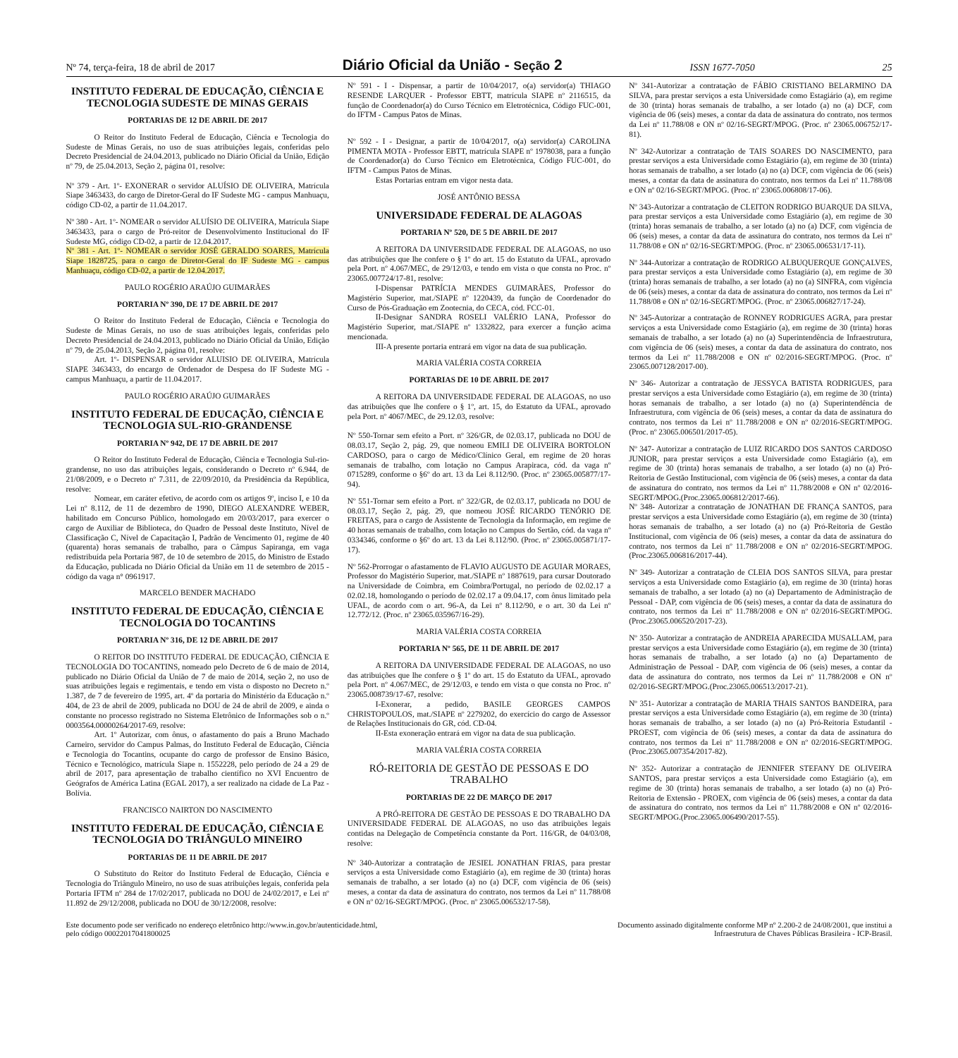Nº 74, terça-feira, 18 de abril de 2017 Diário Oficial da União - Seção 2 ISSN 1677-7050 25
INSTITUTO FEDERAL DE EDUCAÇÃO, CIÊNCIA E TECNOLOGIA SUDESTE DE MINAS GERAIS
PORTARIAS DE 12 DE ABRIL DE 2017
O Reitor do Instituto Federal de Educação, Ciência e Tecnologia do Sudeste de Minas Gerais, no uso de suas atribuições legais, conferidas pelo Decreto Presidencial de 24.04.2013, publicado no Diário Oficial da União, Edição nº 79, de 25.04.2013, Seção 2, página 01, resolve:
Nº 379 - Art. 1º- EXONERAR o servidor ALUÍSIO DE OLIVEIRA, Matrícula Siape 3463433, do cargo de Diretor-Geral do IF Sudeste MG - campus Manhuaçu, código CD-02, a partir de 11.04.2017.
Nº 380 - Art. 1º- NOMEAR o servidor ALUÍSIO DE OLIVEIRA, Matrícula Siape 3463433, para o cargo de Pró-reitor de Desenvolvimento Institucional do IF Sudeste MG, código CD-02, a partir de 12.04.2017.
Nº 381 - Art. 1º- NOMEAR o servidor JOSÉ GERALDO SOARES, Matrícula Siape 1828725, para o cargo de Diretor-Geral do IF Sudeste MG - campus Manhuaçu, código CD-02, a partir de 12.04.2017.
PAULO ROGÉRIO ARAÚJO GUIMARÃES
PORTARIA Nº 390, DE 17 DE ABRIL DE 2017
O Reitor do Instituto Federal de Educação, Ciência e Tecnologia do Sudeste de Minas Gerais, no uso de suas atribuições legais, conferidas pelo Decreto Presidencial de 24.04.2013, publicado no Diário Oficial da União, Edição nº 79, de 25.04.2013, Seção 2, página 01, resolve:
Art. 1º- DISPENSAR o servidor ALUISIO DE OLIVEIRA, Matrícula SIAPE 3463433, do encargo de Ordenador de Despesa do IF Sudeste MG - campus Manhuaçu, a partir de 11.04.2017.
PAULO ROGÉRIO ARAÚJO GUIMARÃES
INSTITUTO FEDERAL DE EDUCAÇÃO, CIÊNCIA E TECNOLOGIA SUL-RIO-GRANDENSE
PORTARIA Nº 942, DE 17 DE ABRIL DE 2017
O Reitor do Instituto Federal de Educação, Ciência e Tecnologia Sul-rio-grandense, no uso das atribuições legais, considerando o Decreto nº 6.944, de 21/08/2009, e o Decreto nº 7.311, de 22/09/2010, da Presidência da República, resolve:
Nomear, em caráter efetivo, de acordo com os artigos 9º, inciso I, e 10 da Lei nº 8.112, de 11 de dezembro de 1990, DIEGO ALEXANDRE WEBER, habilitado em Concurso Público, homologado em 20/03/2017, para exercer o cargo de Auxiliar de Biblioteca, do Quadro de Pessoal deste Instituto, Nível de Classificação C, Nível de Capacitação I, Padrão de Vencimento 01, regime de 40 (quarenta) horas semanais de trabalho, para o Câmpus Sapiranga, em vaga redistribuída pela Portaria 987, de 10 de setembro de 2015, do Ministro de Estado da Educação, publicada no Diário Oficial da União em 11 de setembro de 2015 - código da vaga n° 0961917.
MARCELO BENDER MACHADO
INSTITUTO FEDERAL DE EDUCAÇÃO, CIÊNCIA E TECNOLOGIA DO TOCANTINS
PORTARIA Nº 316, DE 12 DE ABRIL DE 2017
O REITOR DO INSTITUTO FEDERAL DE EDUCAÇÃO, CIÊNCIA E TECNOLOGIA DO TOCANTINS, nomeado pelo Decreto de 6 de maio de 2014, publicado no Diário Oficial da União de 7 de maio de 2014, seção 2, no uso de suas atribuições legais e regimentais, e tendo em vista o disposto no Decreto n.º 1.387, de 7 de fevereiro de 1995, art. 4º da portaria do Ministério da Educação n.º 404, de 23 de abril de 2009, publicada no DOU de 24 de abril de 2009, e ainda o constante no processo registrado no Sistema Eletrônico de Informações sob o n.º 0003564.00000264/2017-69, resolve:
Art. 1º Autorizar, com ônus, o afastamento do país a Bruno Machado Carneiro, servidor do Campus Palmas, do Instituto Federal de Educação, Ciência e Tecnologia do Tocantins, ocupante do cargo de professor de Ensino Básico, Técnico e Tecnológico, matrícula Siape n. 1552228, pelo período de 24 a 29 de abril de 2017, para apresentação de trabalho científico no XVI Encuentro de Geógrafos de América Latina (EGAL 2017), a ser realizado na cidade de La Paz - Bolívia.
FRANCISCO NAIRTON DO NASCIMENTO
INSTITUTO FEDERAL DE EDUCAÇÃO, CIÊNCIA E TECNOLOGIA DO TRIÂNGULO MINEIRO
PORTARIAS DE 11 DE ABRIL DE 2017
O Substituto do Reitor do Instituto Federal de Educação, Ciência e Tecnologia do Triângulo Mineiro, no uso de suas atribuições legais, conferida pela Portaria IFTM nº 284 de 17/02/2017, publicada no DOU de 24/02/2017, e Lei nº 11.892 de 29/12/2008, publicada no DOU de 30/12/2008, resolve:
Nº 591 - I - Dispensar, a partir de 10/04/2017, o(a) servidor(a) THIAGO RESENDE LARQUER - Professor EBTT, matrícula SIAPE nº 2116515, da função de Coordenador(a) do Curso Técnico em Eletrotécnica, Código FUC-001, do IFTM - Campus Patos de Minas.
Nº 592 - I - Designar, a partir de 10/04/2017, o(a) servidor(a) CAROLINA PIMENTA MOTA - Professor EBTT, matrícula SIAPE nº 1978038, para a função de Coordenador(a) do Curso Técnico em Eletrotécnica, Código FUC-001, do IFTM - Campus Patos de Minas.
Estas Portarias entram em vigor nesta data.
JOSÉ ANTÔNIO BESSA
UNIVERSIDADE FEDERAL DE ALAGOAS
PORTARIA Nº 520, DE 5 DE ABRIL DE 2017
A REITORA DA UNIVERSIDADE FEDERAL DE ALAGOAS, no uso das atribuições que lhe confere o § 1º do art. 15 do Estatuto da UFAL, aprovado pela Port. nº 4.067/MEC, de 29/12/03, e tendo em vista o que consta no Proc. nº 23065.007724/17-81, resolve:
I-Dispensar PATRÍCIA MENDES GUIMARÃES, Professor do Magistério Superior, mat./SIAPE nº 1220439, da função de Coordenador do Curso de Pós-Graduação em Zootecnia, do CECA, cód. FCC-01.
II-Designar SANDRA ROSELI VALÉRIO LANA, Professor do Magistério Superior, mat./SIAPE nº 1332822, para exercer a função acima mencionada.
III-A presente portaria entrará em vigor na data de sua publicação.
MARIA VALÉRIA COSTA CORREIA
PORTARIAS DE 10 DE ABRIL DE 2017
A REITORA DA UNIVERSIDADE FEDERAL DE ALAGOAS, no uso das atribuições que lhe confere o § 1º, art. 15, do Estatuto da UFAL, aprovado pela Port. nº 4067/MEC, de 29.12.03, resolve:
Nº 550-Tornar sem efeito a Port. nº 326/GR, de 02.03.17, publicada no DOU de 08.03.17, Seção 2, pág. 29, que nomeou EMILI DE OLIVEIRA BORTOLON CARDOSO, para o cargo de Médico/Clínico Geral, em regime de 20 horas semanais de trabalho, com lotação no Campus Arapiraca, cód. da vaga nº 0715289, conforme o §6º do art. 13 da Lei 8.112/90. (Proc. nº 23065.005877/17-94).
Nº 551-Tornar sem efeito a Port. nº 322/GR, de 02.03.17, publicada no DOU de 08.03.17, Seção 2, pág. 29, que nomeou JOSÉ RICARDO TENÓRIO DE FREITAS, para o cargo de Assistente de Tecnologia da Informação, em regime de 40 horas semanais de trabalho, com lotação no Campus do Sertão, cód. da vaga nº 0334346, conforme o §6º do art. 13 da Lei 8.112/90. (Proc. nº 23065.005871/17-17).
Nº 562-Prorrogar o afastamento de FLAVIO AUGUSTO DE AGUIAR MORAES, Professor do Magistério Superior, mat./SIAPE nº 1887619, para cursar Doutorado na Universidade de Coimbra, em Coimbra/Portugal, no período de 02.02.17 a 02.02.18, homologando o período de 02.02.17 a 09.04.17, com ônus limitado pela UFAL, de acordo com o art. 96-A, da Lei nº 8.112/90, e o art. 30 da Lei nº 12.772/12. (Proc. nº 23065.035967/16-29).
MARIA VALÉRIA COSTA CORREIA
PORTARIA Nº 565, DE 11 DE ABRIL DE 2017
A REITORA DA UNIVERSIDADE FEDERAL DE ALAGOAS, no uso das atribuições que lhe confere o § 1º do art. 15 do Estatuto da UFAL, aprovado pela Port. nº 4.067/MEC, de 29/12/03, e tendo em vista o que consta no Proc. nº 23065.008739/17-67, resolve:
I-Exonerar, a pedido, BASILE GEORGES CAMPOS CHRISTOPOULOS, mat./SIAPE nº 2279202, do exercício do cargo de Assessor de Relações Institucionais do GR, cód. CD-04.
II-Esta exoneração entrará em vigor na data de sua publicação.
MARIA VALÉRIA COSTA CORREIA
RÓ-REITORIA DE GESTÃO DE PESSOAS E DO TRABALHO
PORTARIAS DE 22 DE MARÇO DE 2017
A PRÓ-REITORA DE GESTÃO DE PESSOAS E DO TRABALHO DA UNIVERSIDADE FEDERAL DE ALAGOAS, no uso das atribuições legais contidas na Delegação de Competência constante da Port. 116/GR, de 04/03/08, resolve:
Nº 340-Autorizar a contratação de JESIEL JONATHAN FRIAS, para prestar serviços a esta Universidade como Estagiário (a), em regime de 30 (trinta) horas semanais de trabalho, a ser lotado (a) no (a) DCF, com vigência de 06 (seis) meses, a contar da data de assinatura do contrato, nos termos da Lei nº 11.788/08 e ON nº 02/16-SEGRT/MPOG. (Proc. nº 23065.006532/17-58).
Nº 341-Autorizar a contratação de FÁBIO CRISTIANO BELARMINO DA SILVA, para prestar serviços a esta Universidade como Estagiário (a), em regime de 30 (trinta) horas semanais de trabalho, a ser lotado (a) no (a) DCF, com vigência de 06 (seis) meses, a contar da data de assinatura do contrato, nos termos da Lei nº 11.788/08 e ON nº 02/16-SEGRT/MPOG. (Proc. nº 23065.006752/17-81).
Nº 342-Autorizar a contratação de TAIS SOARES DO NASCIMENTO, para prestar serviços a esta Universidade como Estagiário (a), em regime de 30 (trinta) horas semanais de trabalho, a ser lotado (a) no (a) DCF, com vigência de 06 (seis) meses, a contar da data de assinatura do contrato, nos termos da Lei nº 11.788/08 e ON nº 02/16-SEGRT/MPOG. (Proc. nº 23065.006808/17-06).
Nº 343-Autorizar a contratação de CLEITON RODRIGO BUARQUE DA SILVA, para prestar serviços a esta Universidade como Estagiário (a), em regime de 30 (trinta) horas semanais de trabalho, a ser lotado (a) no (a) DCF, com vigência de 06 (seis) meses, a contar da data de assinatura do contrato, nos termos da Lei nº 11.788/08 e ON nº 02/16-SEGRT/MPOG. (Proc. nº 23065.006531/17-11).
Nº 344-Autorizar a contratação de RODRIGO ALBUQUERQUE GONÇALVES, para prestar serviços a esta Universidade como Estagiário (a), em regime de 30 (trinta) horas semanais de trabalho, a ser lotado (a) no (a) SINFRA, com vigência de 06 (seis) meses, a contar da data de assinatura do contrato, nos termos da Lei nº 11.788/08 e ON nº 02/16-SEGRT/MPOG. (Proc. nº 23065.006827/17-24).
Nº 345-Autorizar a contratação de RONNEY RODRIGUES AGRA, para prestar serviços a esta Universidade como Estagiário (a), em regime de 30 (trinta) horas semanais de trabalho, a ser lotado (a) no (a) Superintendência de Infraestrutura, com vigência de 06 (seis) meses, a contar da data de assinatura do contrato, nos termos da Lei nº 11.788/2008 e ON nº 02/2016-SEGRT/MPOG. (Proc. nº 23065.007128/2017-00).
Nº 346- Autorizar a contratação de JESSYCA BATISTA RODRIGUES, para prestar serviços a esta Universidade como Estagiário (a), em regime de 30 (trinta) horas semanais de trabalho, a ser lotado (a) no (a) Superintendência de Infraestrutura, com vigência de 06 (seis) meses, a contar da data de assinatura do contrato, nos termos da Lei nº 11.788/2008 e ON nº 02/2016-SEGRT/MPOG.(Proc. nº 23065.006501/2017-05).
Nº 347- Autorizar a contratação de LUIZ RICARDO DOS SANTOS CARDOSO JUNIOR, para prestar serviços a esta Universidade como Estagiário (a), em regime de 30 (trinta) horas semanais de trabalho, a ser lotado (a) no (a) Pró-Reitoria de Gestão Institucional, com vigência de 06 (seis) meses, a contar da data de assinatura do contrato, nos termos da Lei nº 11.788/2008 e ON nº 02/2016-SEGRT/MPOG.(Proc.23065.006812/2017-66).
Nº 348- Autorizar a contratação de JONATHAN DE FRANÇA SANTOS, para prestar serviços a esta Universidade como Estagiário (a), em regime de 30 (trinta) horas semanais de trabalho, a ser lotado (a) no (a) Pró-Reitoria de Gestão Institucional, com vigência de 06 (seis) meses, a contar da data de assinatura do contrato, nos termos da Lei nº 11.788/2008 e ON nº 02/2016-SEGRT/MPOG.(Proc.23065.006816/2017-44).
Nº 349- Autorizar a contratação de CLEIA DOS SANTOS SILVA, para prestar serviços a esta Universidade como Estagiário (a), em regime de 30 (trinta) horas semanais de trabalho, a ser lotado (a) no (a) Departamento de Administração de Pessoal - DAP, com vigência de 06 (seis) meses, a contar da data de assinatura do contrato, nos termos da Lei nº 11.788/2008 e ON nº 02/2016-SEGRT/MPOG.(Proc.23065.006520/2017-23).
Nº 350- Autorizar a contratação de ANDREIA APARECIDA MUSALLAM, para prestar serviços a esta Universidade como Estagiário (a), em regime de 30 (trinta) horas semanais de trabalho, a ser lotado (a) no (a) Departamento de Administração de Pessoal - DAP, com vigência de 06 (seis) meses, a contar da data de assinatura do contrato, nos termos da Lei nº 11.788/2008 e ON nº 02/2016-SEGRT/MPOG.(Proc.23065.006513/2017-21).
Nº 351- Autorizar a contratação de MARIA THAIS SANTOS BANDEIRA, para prestar serviços a esta Universidade como Estagiário (a), em regime de 30 (trinta) horas semanais de trabalho, a ser lotado (a) no (a) Pró-Reitoria Estudantil - PROEST, com vigência de 06 (seis) meses, a contar da data de assinatura do contrato, nos termos da Lei nº 11.788/2008 e ON nº 02/2016-SEGRT/MPOG.(Proc.23065.007354/2017-82).
Nº 352- Autorizar a contratação de JENNIFER STEFANY DE OLIVEIRA SANTOS, para prestar serviços a esta Universidade como Estagiário (a), em regime de 30 (trinta) horas semanais de trabalho, a ser lotado (a) no (a) Pró-Reitoria de Extensão - PROEX, com vigência de 06 (seis) meses, a contar da data de assinatura do contrato, nos termos da Lei nº 11.788/2008 e ON nº 02/2016-SEGRT/MPOG.(Proc.23065.006490/2017-55).
Este documento pode ser verificado no endereço eletrônico http://www.in.gov.br/autenticidade.html,
pelo código 00022017041800025 Documento assinado digitalmente conforme MP nº 2.200-2 de 24/08/2001, que institui a
Infraestrutura de Chaves Públicas Brasileira - ICP-Brasil.